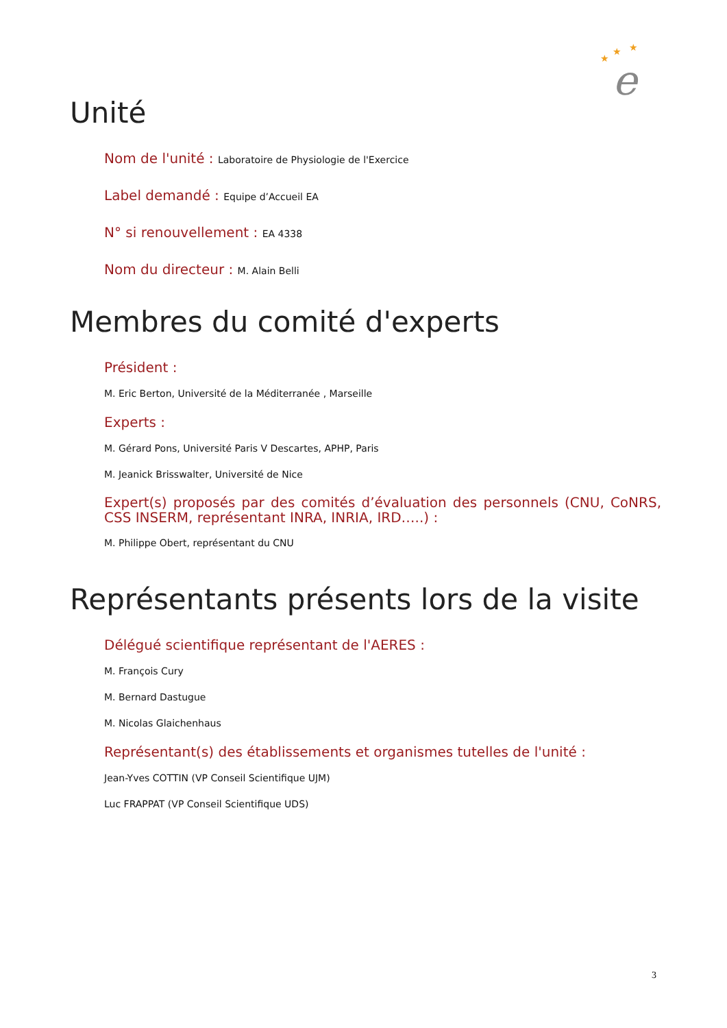★
★
★
e
Unité
Nom de l'unité : Laboratoire de Physiologie de l'Exercice
Label demandé : Equipe d’Accueil EA
N° si renouvellement : EA 4338
Nom du directeur : M. Alain Belli
Membres du comité d'experts
Président :
M. Eric Berton, Université de la Méditerranée , Marseille
Experts :
M. Gérard Pons, Université Paris V Descartes, APHP, Paris
M. Jeanick Brisswalter, Université de Nice
Expert(s) proposés par des comités d’évaluation des personnels (CNU, CoNRS, CSS INSERM, représentant INRA, INRIA, IRD…..) :
M. Philippe Obert, représentant du CNU
Représentants présents lors de la visite
Délégué scientifique représentant de l'AERES :
M. François Cury
M. Bernard Dastugue
M. Nicolas Glaichenhaus
Représentant(s) des établissements et organismes tutelles de l'unité :
Jean-Yves COTTIN (VP Conseil Scientifique UJM)
Luc FRAPPAT (VP Conseil Scientifique UDS)
3